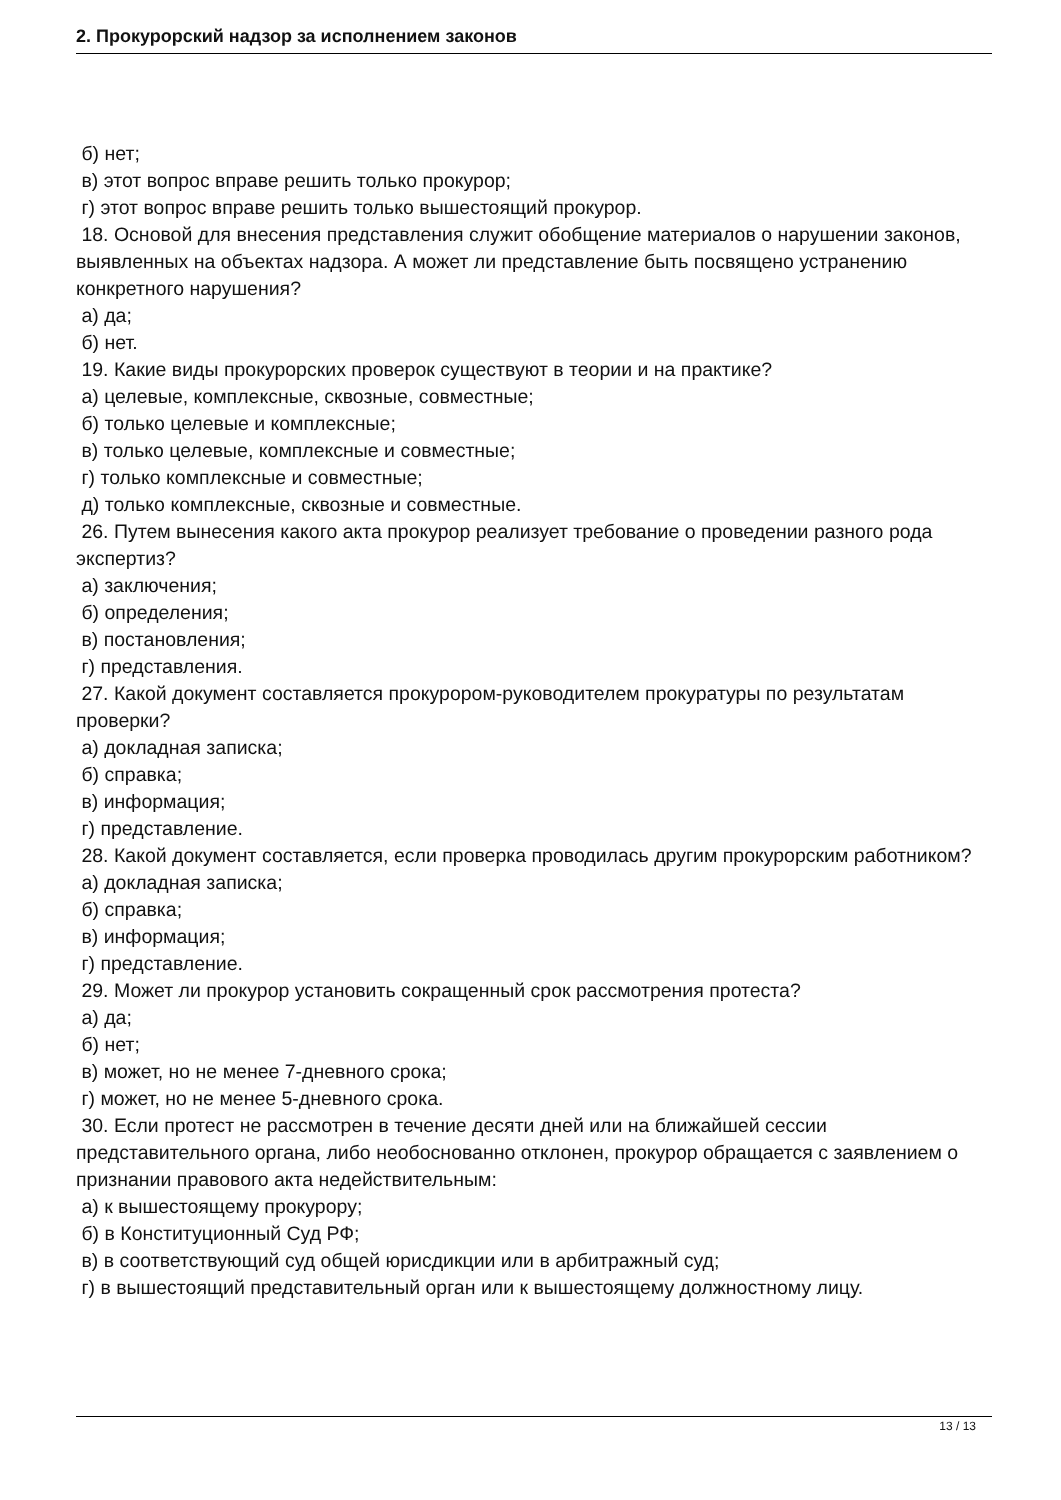2. Прокурорский надзор за исполнением законов
б) нет;
в) этот вопрос вправе решить только прокурор;
г) этот вопрос вправе решить только вышестоящий прокурор.
18. Основой для внесения представления служит обобщение материалов о нарушении законов, выявленных на объектах надзора. А может ли представление быть посвящено устранению конкретного нарушения?
а) да;
б) нет.
19. Какие виды прокурорских проверок существуют в теории и на практике?
а) целевые, комплексные, сквозные, совместные;
б) только целевые и комплексные;
в) только целевые, комплексные и совместные;
г) только комплексные и совместные;
д) только комплексные, сквозные и совместные.
26. Путем вынесения какого акта прокурор реализует требование о проведении разного рода экспертиз?
а) заключения;
б) определения;
в) постановления;
г) представления.
27. Какой документ составляется прокурором-руководителем прокуратуры по результатам проверки?
а) докладная записка;
б) справка;
в) информация;
г) представление.
28. Какой документ составляется, если проверка проводилась другим прокурорским работником?
а) докладная записка;
б) справка;
в) информация;
г) представление.
29. Может ли прокурор установить сокращенный срок рассмотрения протеста?
а) да;
б) нет;
в) может, но не менее 7-дневного срока;
г) может, но не менее 5-дневного срока.
30. Если протест не рассмотрен в течение десяти дней или на ближайшей сессии представительного органа, либо необоснованно отклонен, прокурор обращается с заявлением о признании правового акта недействительным:
а) к вышестоящему прокурору;
б) в Конституционный Суд РФ;
в) в соответствующий суд общей юрисдикции или в арбитражный суд;
г) в вышестоящий представительный орган или к вышестоящему должностному лицу.
13 / 13